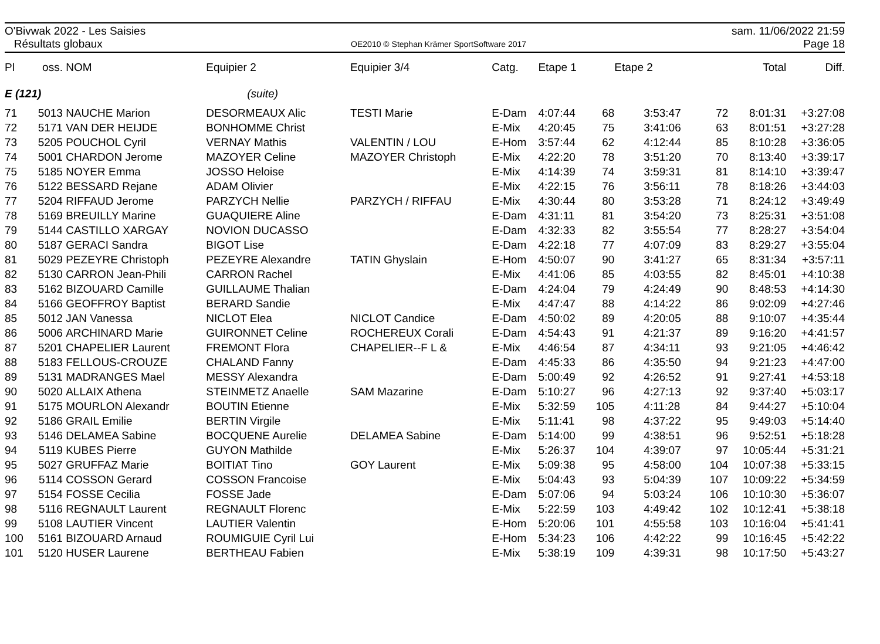O'Bivwak 2022 - Les Saisies
Résultats globaux
OE2010 © Stephan Krämer SportSoftware 2017
sam. 11/06/2022 21:59
Page 18
| Pl | oss. | NOM | Equipier 2 | Equipier 3/4 | Catg. | Etape 1 | | Etape 2 | | Total | Diff. |
| --- | --- | --- | --- | --- | --- | --- | --- | --- | --- | --- | --- |
| E (121) | | | (suite) | | | | | | | | |
| 71 | 5013 | NAUCHE Marion | DESORMEAUX Alic | TESTI Marie | E-Dam | 4:07:44 | 68 | 3:53:47 | 72 | 8:01:31 | +3:27:08 |
| 72 | 5171 | VAN DER HEIJDE | BONHOMME Christ | | E-Mix | 4:20:45 | 75 | 3:41:06 | 63 | 8:01:51 | +3:27:28 |
| 73 | 5205 | POUCHOL Cyril | VERNAY Mathis | VALENTIN / LOU | E-Hom | 3:57:44 | 62 | 4:12:44 | 85 | 8:10:28 | +3:36:05 |
| 74 | 5001 | CHARDON Jerome | MAZOYER Celine | MAZOYER Christoph | E-Mix | 4:22:20 | 78 | 3:51:20 | 70 | 8:13:40 | +3:39:17 |
| 75 | 5185 | NOYER Emma | JOSSO Heloise | | E-Mix | 4:14:39 | 74 | 3:59:31 | 81 | 8:14:10 | +3:39:47 |
| 76 | 5122 | BESSARD Rejane | ADAM Olivier | | E-Mix | 4:22:15 | 76 | 3:56:11 | 78 | 8:18:26 | +3:44:03 |
| 77 | 5204 | RIFFAUD Jerome | PARZYCH Nellie | PARZYCH / RIFFAU | E-Mix | 4:30:44 | 80 | 3:53:28 | 71 | 8:24:12 | +3:49:49 |
| 78 | 5169 | BREUILLY Marine | GUAQUIERE Aline | | E-Dam | 4:31:11 | 81 | 3:54:20 | 73 | 8:25:31 | +3:51:08 |
| 79 | 5144 | CASTILLO XARGAY | NOVION DUCASSO | | E-Dam | 4:32:33 | 82 | 3:55:54 | 77 | 8:28:27 | +3:54:04 |
| 80 | 5187 | GERACI Sandra | BIGOT Lise | | E-Dam | 4:22:18 | 77 | 4:07:09 | 83 | 8:29:27 | +3:55:04 |
| 81 | 5029 | PEZEYRE Christoph | PEZEYRE Alexandre | TATIN Ghyslain | E-Hom | 4:50:07 | 90 | 3:41:27 | 65 | 8:31:34 | +3:57:11 |
| 82 | 5130 | CARRON Jean-Phili | CARRON Rachel | | E-Mix | 4:41:06 | 85 | 4:03:55 | 82 | 8:45:01 | +4:10:38 |
| 83 | 5162 | BIZOUARD Camille | GUILLAUME Thalian | | E-Dam | 4:24:04 | 79 | 4:24:49 | 90 | 8:48:53 | +4:14:30 |
| 84 | 5166 | GEOFFROY Baptist | BERARD Sandie | | E-Mix | 4:47:47 | 88 | 4:14:22 | 86 | 9:02:09 | +4:27:46 |
| 85 | 5012 | JAN Vanessa | NICLOT Elea | NICLOT Candice | E-Dam | 4:50:02 | 89 | 4:20:05 | 88 | 9:10:07 | +4:35:44 |
| 86 | 5006 | ARCHINARD Marie | GUIRONNET Celine | ROCHEREUX Corali | E-Dam | 4:54:43 | 91 | 4:21:37 | 89 | 9:16:20 | +4:41:57 |
| 87 | 5201 | CHAPELIER Laurent | FREMONT Flora | CHAPELIER--F L & | E-Mix | 4:46:54 | 87 | 4:34:11 | 93 | 9:21:05 | +4:46:42 |
| 88 | 5183 | FELLOUS-CROUZE | CHALAND Fanny | | E-Dam | 4:45:33 | 86 | 4:35:50 | 94 | 9:21:23 | +4:47:00 |
| 89 | 5131 | MADRANGES Mael | MESSY Alexandra | | E-Dam | 5:00:49 | 92 | 4:26:52 | 91 | 9:27:41 | +4:53:18 |
| 90 | 5020 | ALLAIX Athena | STEINMETZ Anaelle | SAM Mazarine | E-Dam | 5:10:27 | 96 | 4:27:13 | 92 | 9:37:40 | +5:03:17 |
| 91 | 5175 | MOURLON Alexandr | BOUTIN Etienne | | E-Mix | 5:32:59 | 105 | 4:11:28 | 84 | 9:44:27 | +5:10:04 |
| 92 | 5186 | GRAIL Emilie | BERTIN Virgile | | E-Mix | 5:11:41 | 98 | 4:37:22 | 95 | 9:49:03 | +5:14:40 |
| 93 | 5146 | DELAMEA Sabine | BOCQUENE Aurelie | DELAMEA Sabine | E-Dam | 5:14:00 | 99 | 4:38:51 | 96 | 9:52:51 | +5:18:28 |
| 94 | 5119 | KUBES Pierre | GUYON Mathilde | | E-Mix | 5:26:37 | 104 | 4:39:07 | 97 | 10:05:44 | +5:31:21 |
| 95 | 5027 | GRUFFAZ Marie | BOITIAT Tino | GOY Laurent | E-Mix | 5:09:38 | 95 | 4:58:00 | 104 | 10:07:38 | +5:33:15 |
| 96 | 5114 | COSSON Gerard | COSSON Francoise | | E-Mix | 5:04:43 | 93 | 5:04:39 | 107 | 10:09:22 | +5:34:59 |
| 97 | 5154 | FOSSE Cecilia | FOSSE Jade | | E-Dam | 5:07:06 | 94 | 5:03:24 | 106 | 10:10:30 | +5:36:07 |
| 98 | 5116 | REGNAULT Laurent | REGNAULT Florenc | | E-Mix | 5:22:59 | 103 | 4:49:42 | 102 | 10:12:41 | +5:38:18 |
| 99 | 5108 | LAUTIER Vincent | LAUTIER Valentin | | E-Hom | 5:20:06 | 101 | 4:55:58 | 103 | 10:16:04 | +5:41:41 |
| 100 | 5161 | BIZOUARD Arnaud | ROUMIGUIE Cyril Lui | | E-Hom | 5:34:23 | 106 | 4:42:22 | 99 | 10:16:45 | +5:42:22 |
| 101 | 5120 | HUSER Laurene | BERTHEAU Fabien | | E-Mix | 5:38:19 | 109 | 4:39:31 | 98 | 10:17:50 | +5:43:27 |